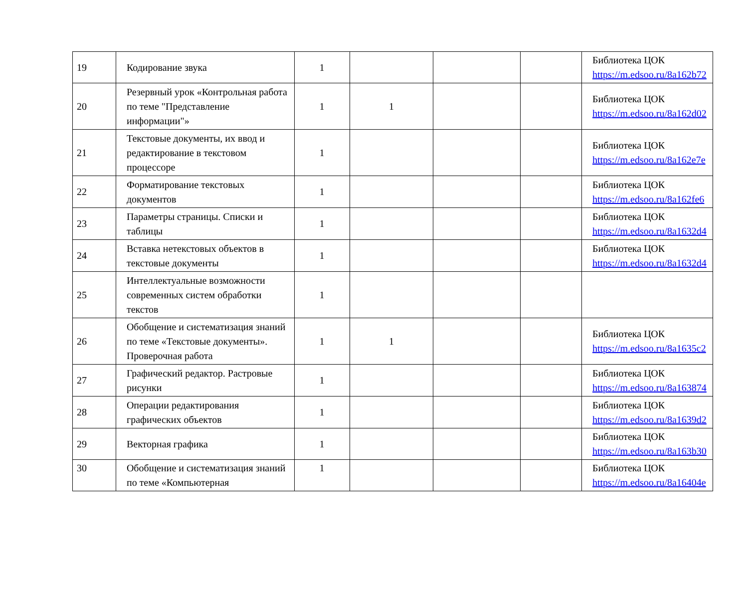| 19 | Кодирование звука | 1 | | | | Библиотека ЦОК https://m.edsoo.ru/8a162b72 |
| 20 | Резервный урок «Контрольная работа по теме "Представление информации"» | 1 | 1 | | | Библиотека ЦОК https://m.edsoo.ru/8a162d02 |
| 21 | Текстовые документы, их ввод и редактирование в текстовом процессоре | 1 | | | | Библиотека ЦОК https://m.edsoo.ru/8a162e7e |
| 22 | Форматирование текстовых документов | 1 | | | | Библиотека ЦОК https://m.edsoo.ru/8a162fe6 |
| 23 | Параметры страницы. Списки и таблицы | 1 | | | | Библиотека ЦОК https://m.edsoo.ru/8a1632d4 |
| 24 | Вставка нетекстовых объектов в текстовые документы | 1 | | | | Библиотека ЦОК https://m.edsoo.ru/8a1632d4 |
| 25 | Интеллектуальные возможности современных систем обработки текстов | 1 | | | | |
| 26 | Обобщение и систематизация знаний по теме «Текстовые документы». Проверочная работа | 1 | 1 | | | Библиотека ЦОК https://m.edsoo.ru/8a1635c2 |
| 27 | Графический редактор. Растровые рисунки | 1 | | | | Библиотека ЦОК https://m.edsoo.ru/8a163874 |
| 28 | Операции редактирования графических объектов | 1 | | | | Библиотека ЦОК https://m.edsoo.ru/8a1639d2 |
| 29 | Векторная графика | 1 | | | | Библиотека ЦОК https://m.edsoo.ru/8a163b30 |
| 30 | Обобщение и систематизация знаний по теме «Компьютерная | 1 | | | | Библиотека ЦОК https://m.edsoo.ru/8a16404e |